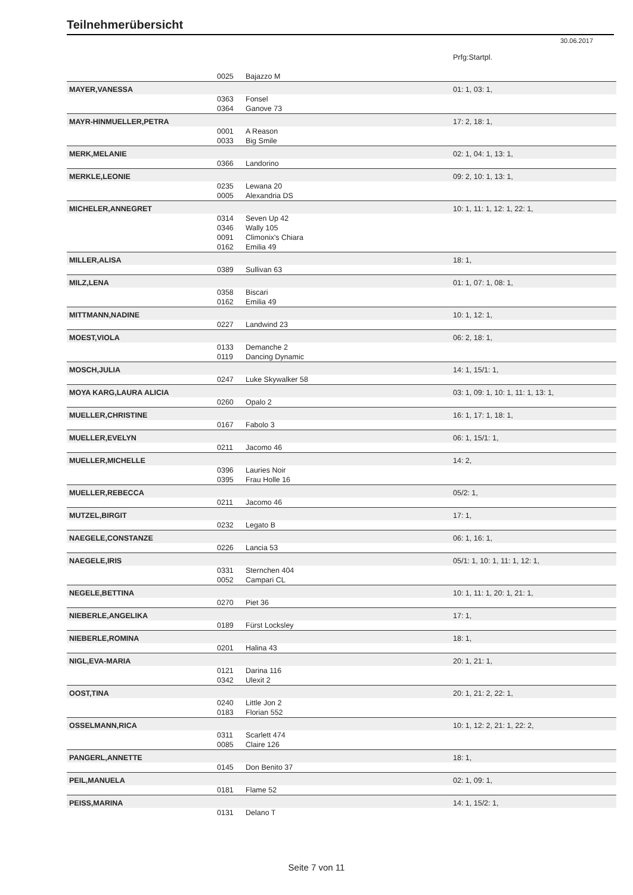Teilnehmerübersicht
30.06.2017
| | | | Prfg:Startpl. |
| | 0025 | Bajazzo M | |
| MAYER,VANESSA | | | 01: 1, 03: 1, |
| | 0363 | Fonsel | |
| | 0364 | Ganove 73 | |
| MAYR-HINMUELLER,PETRA | | | 17: 2, 18: 1, |
| | 0001 | A Reason | |
| | 0033 | Big Smile | |
| MERK,MELANIE | | | 02: 1, 04: 1, 13: 1, |
| | 0366 | Landorino | |
| MERKLE,LEONIE | | | 09: 2, 10: 1, 13: 1, |
| | 0235 | Lewana 20 | |
| | 0005 | Alexandria DS | |
| MICHELER,ANNEGRET | | | 10: 1, 11: 1, 12: 1, 22: 1, |
| | 0314 | Seven Up 42 | |
| | 0346 | Wally 105 | |
| | 0091 | Climonix's Chiara | |
| | 0162 | Emilia 49 | |
| MILLER,ALISA | | | 18: 1, |
| | 0389 | Sullivan 63 | |
| MILZ,LENA | | | 01: 1, 07: 1, 08: 1, |
| | 0358 | Biscari | |
| | 0162 | Emilia 49 | |
| MITTMANN,NADINE | | | 10: 1, 12: 1, |
| | 0227 | Landwind 23 | |
| MOEST,VIOLA | | | 06: 2, 18: 1, |
| | 0133 | Demanche 2 | |
| | 0119 | Dancing Dynamic | |
| MOSCH,JULIA | | | 14: 1, 15/1: 1, |
| | 0247 | Luke Skywalker 58 | |
| MOYA KARG,LAURA ALICIA | | | 03: 1, 09: 1, 10: 1, 11: 1, 13: 1, |
| | 0260 | Opalo 2 | |
| MUELLER,CHRISTINE | | | 16: 1, 17: 1, 18: 1, |
| | 0167 | Fabolo 3 | |
| MUELLER,EVELYN | | | 06: 1, 15/1: 1, |
| | 0211 | Jacomo 46 | |
| MUELLER,MICHELLE | | | 14: 2, |
| | 0396 | Lauries Noir | |
| | 0395 | Frau Holle 16 | |
| MUELLER,REBECCA | | | 05/2: 1, |
| | 0211 | Jacomo 46 | |
| MUTZEL,BIRGIT | | | 17: 1, |
| | 0232 | Legato B | |
| NAEGELE,CONSTANZE | | | 06: 1, 16: 1, |
| | 0226 | Lancia 53 | |
| NAEGELE,IRIS | | | 05/1: 1, 10: 1, 11: 1, 12: 1, |
| | 0331 | Sternchen 404 | |
| | 0052 | Campari CL | |
| NEGELE,BETTINA | | | 10: 1, 11: 1, 20: 1, 21: 1, |
| | 0270 | Piet 36 | |
| NIEBERLE,ANGELIKA | | | 17: 1, |
| | 0189 | Fürst Locksley | |
| NIEBERLE,ROMINA | | | 18: 1, |
| | 0201 | Halina 43 | |
| NIGL,EVA-MARIA | | | 20: 1, 21: 1, |
| | 0121 | Darina 116 | |
| | 0342 | Ulexit 2 | |
| OOST,TINA | | | 20: 1, 21: 2, 22: 1, |
| | 0240 | Little Jon 2 | |
| | 0183 | Florian 552 | |
| OSSELMANN,RICA | | | 10: 1, 12: 2, 21: 1, 22: 2, |
| | 0311 | Scarlett 474 | |
| | 0085 | Claire 126 | |
| PANGERL,ANNETTE | | | 18: 1, |
| | 0145 | Don Benito 37 | |
| PEIL,MANUELA | | | 02: 1, 09: 1, |
| | 0181 | Flame 52 | |
| PEISS,MARINA | | | 14: 1, 15/2: 1, |
| | 0131 | Delano T | |
Seite 7 von 11